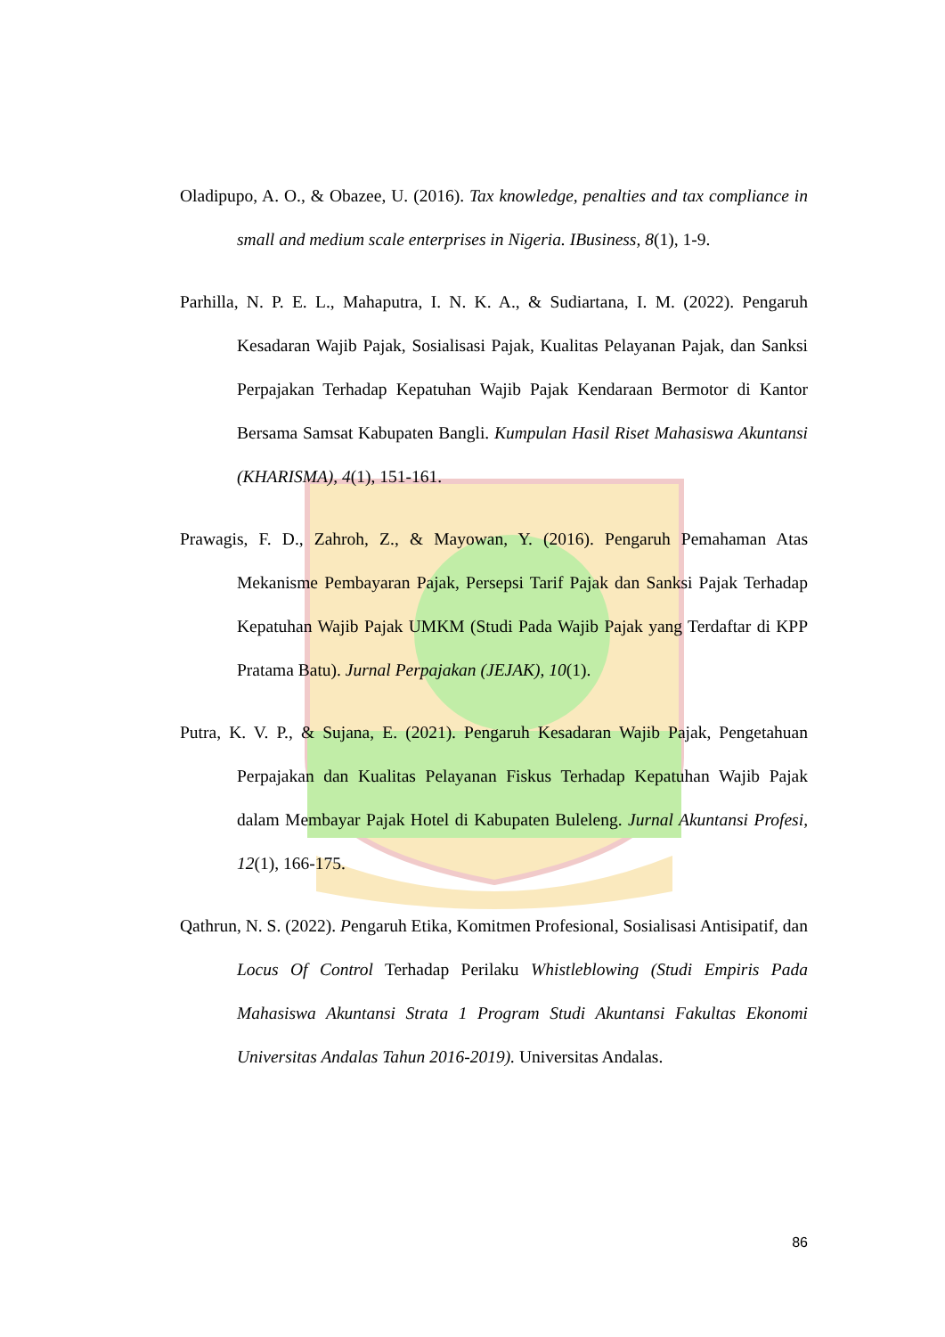Oladipupo, A. O., & Obazee, U. (2016). Tax knowledge, penalties and tax compliance in small and medium scale enterprises in Nigeria. IBusiness, 8(1), 1-9.
Parhilla, N. P. E. L., Mahaputra, I. N. K. A., & Sudiartana, I. M. (2022). Pengaruh Kesadaran Wajib Pajak, Sosialisasi Pajak, Kualitas Pelayanan Pajak, dan Sanksi Perpajakan Terhadap Kepatuhan Wajib Pajak Kendaraan Bermotor di Kantor Bersama Samsat Kabupaten Bangli. Kumpulan Hasil Riset Mahasiswa Akuntansi (KHARISMA), 4(1), 151-161.
Prawagis, F. D., Zahroh, Z., & Mayowan, Y. (2016). Pengaruh Pemahaman Atas Mekanisme Pembayaran Pajak, Persepsi Tarif Pajak dan Sanksi Pajak Terhadap Kepatuhan Wajib Pajak UMKM (Studi Pada Wajib Pajak yang Terdaftar di KPP Pratama Batu). Jurnal Perpajakan (JEJAK), 10(1).
Putra, K. V. P., & Sujana, E. (2021). Pengaruh Kesadaran Wajib Pajak, Pengetahuan Perpajakan dan Kualitas Pelayanan Fiskus Terhadap Kepatuhan Wajib Pajak dalam Membayar Pajak Hotel di Kabupaten Buleleng. Jurnal Akuntansi Profesi, 12(1), 166-175.
Qathrun, N. S. (2022). Pengaruh Etika, Komitmen Profesional, Sosialisasi Antisipatif, dan Locus Of Control Terhadap Perilaku Whistleblowing (Studi Empiris Pada Mahasiswa Akuntansi Strata 1 Program Studi Akuntansi Fakultas Ekonomi Universitas Andalas Tahun 2016-2019). Universitas Andalas.
86